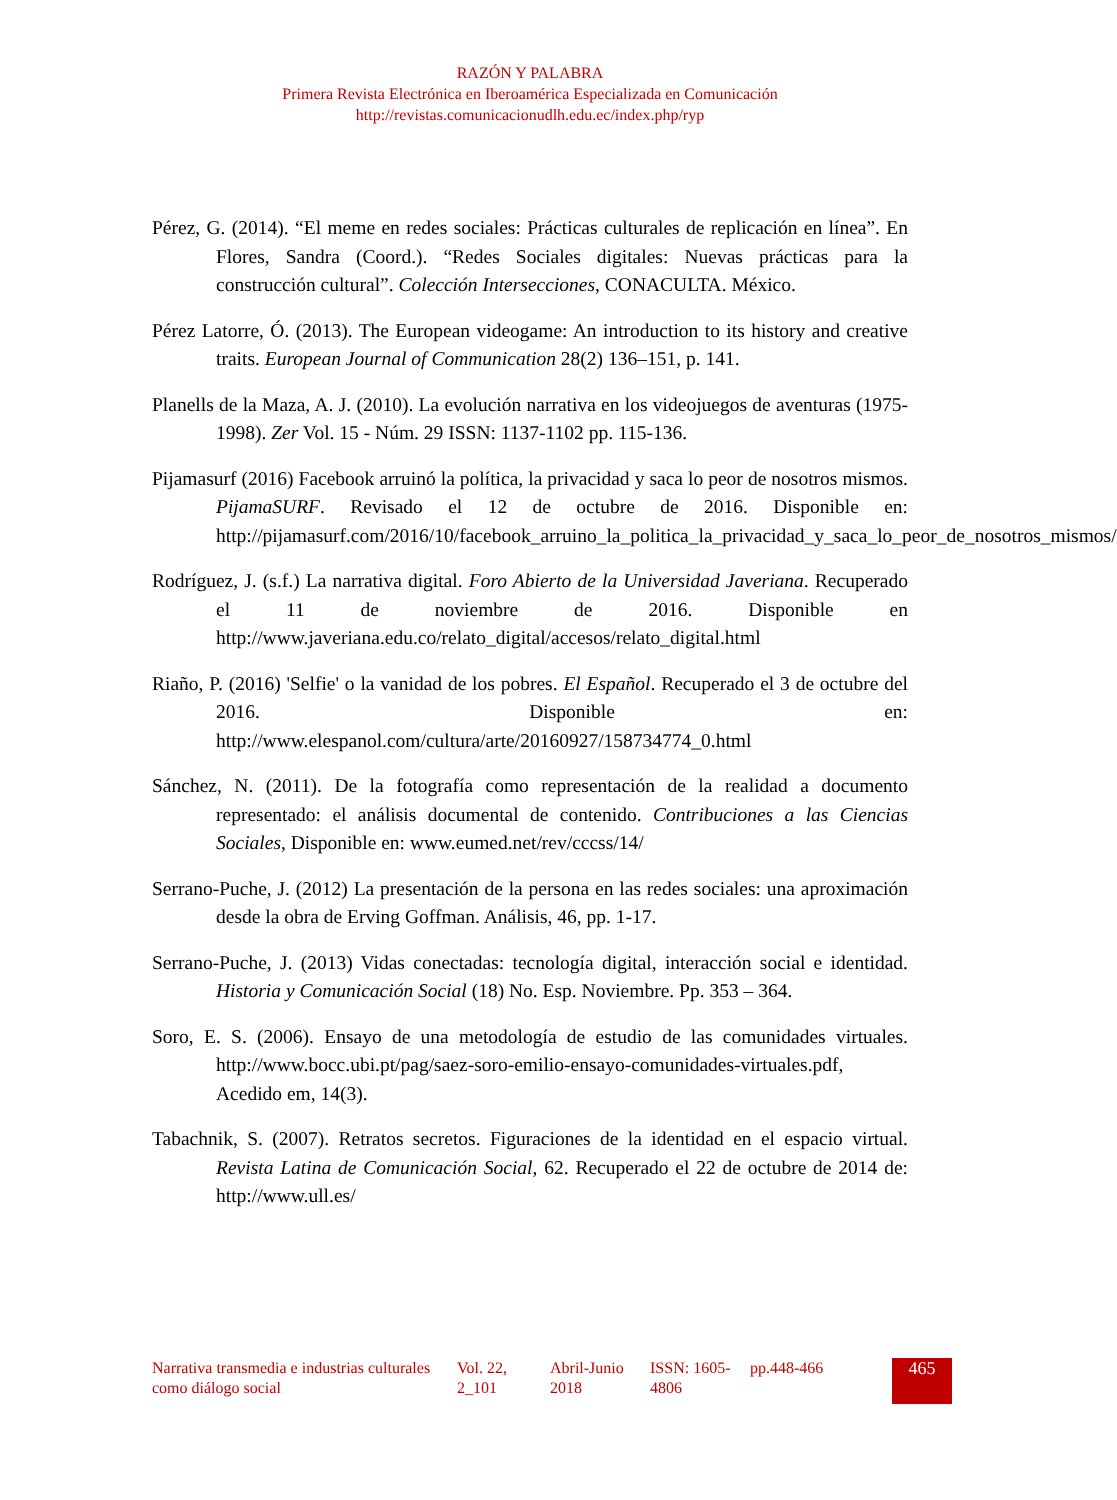RAZÓN Y PALABRA
Primera Revista Electrónica en Iberoamérica Especializada en Comunicación
http://revistas.comunicacionudlh.edu.ec/index.php/ryp
Pérez, G. (2014). “El meme en redes sociales: Prácticas culturales de replicación en línea”. En Flores, Sandra (Coord.). “Redes Sociales digitales: Nuevas prácticas para la construcción cultural”. Colección Intersecciones, CONACULTA. México.
Pérez Latorre, Ó. (2013). The European videogame: An introduction to its history and creative traits. European Journal of Communication 28(2) 136–151, p. 141.
Planells de la Maza, A. J. (2010). La evolución narrativa en los videojuegos de aventuras (1975-1998). Zer Vol. 15 - Núm. 29 ISSN: 1137-1102 pp. 115-136.
Pijamasurf (2016) Facebook arruinó la política, la privacidad y saca lo peor de nosotros mismos. PijamaSURF. Revisado el 12 de octubre de 2016. Disponible en: http://pijamasurf.com/2016/10/facebook_arruino_la_politica_la_privacidad_y_saca_lo_peor_de_nosotros_mismos/
Rodríguez, J. (s.f.) La narrativa digital. Foro Abierto de la Universidad Javeriana. Recuperado el 11 de noviembre de 2016. Disponible en http://www.javeriana.edu.co/relato_digital/accesos/relato_digital.html
Riaño, P. (2016) 'Selfie' o la vanidad de los pobres. El Español. Recuperado el 3 de octubre del 2016. Disponible en: http://www.elespanol.com/cultura/arte/20160927/158734774_0.html
Sánchez, N. (2011). De la fotografía como representación de la realidad a documento representado: el análisis documental de contenido. Contribuciones a las Ciencias Sociales, Disponible en: www.eumed.net/rev/cccss/14/
Serrano-Puche, J. (2012) La presentación de la persona en las redes sociales: una aproximación desde la obra de Erving Goffman. Análisis, 46, pp. 1-17.
Serrano-Puche, J. (2013) Vidas conectadas: tecnología digital, interacción social e identidad. Historia y Comunicación Social (18) No. Esp. Noviembre. Pp. 353 – 364.
Soro, E. S. (2006). Ensayo de una metodología de estudio de las comunidades virtuales. http://www.bocc.ubi.pt/pag/saez-soro-emilio-ensayo-comunidades-virtuales.pdf, Acedido em, 14(3).
Tabachnik, S. (2007). Retratos secretos. Figuraciones de la identidad en el espacio virtual. Revista Latina de Comunicación Social, 62. Recuperado el 22 de octubre de 2014 de: http://www.ull.es/
| Narrativa transmedia e industrias culturales como diálogo social | Vol. 22, 2_101 | Abril-Junio 2018 | ISSN: 1605-4806 | pp.448-466 | 465 |